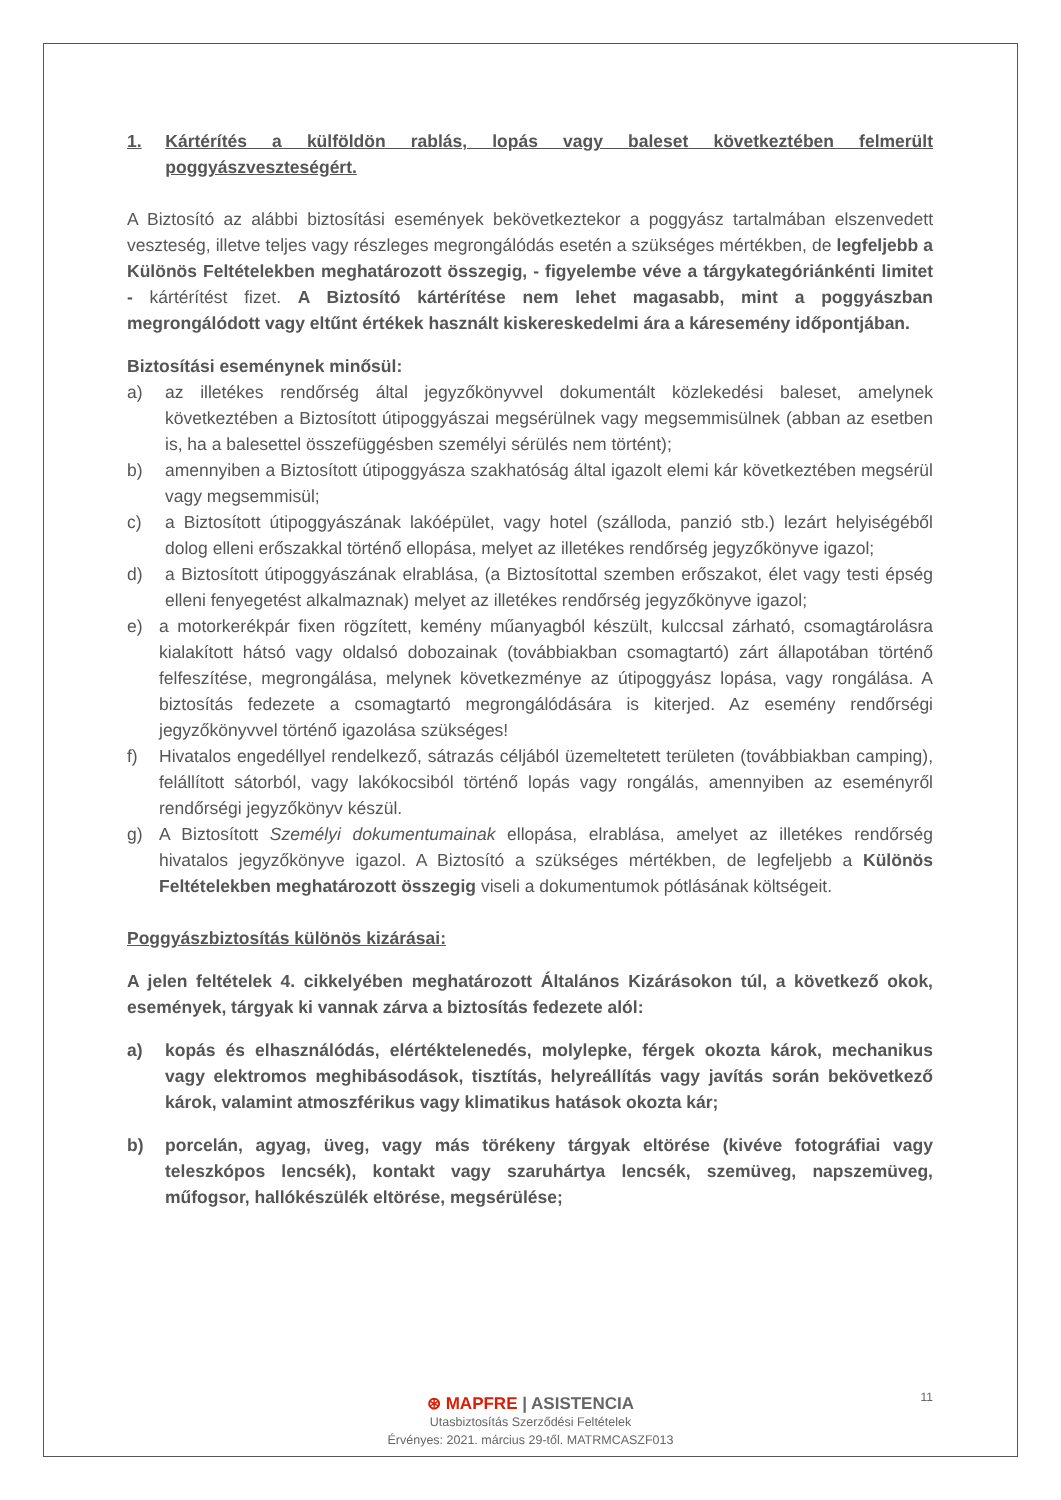1. Kártérítés a külföldön rablás, lopás vagy baleset következtében felmerült poggyászveszteségért.
A Biztosító az alábbi biztosítási események bekövetkeztekor a poggyász tartalmában elszenvedett veszteség, illetve teljes vagy részleges megrongálódás esetén a szükséges mértékben, de legfeljebb a Különös Feltételekben meghatározott összegig, - figyelembe véve a tárgykategóriánkénti limitet - kártérítést fizet. A Biztosító kártérítése nem lehet magasabb, mint a poggyászban megrongálódott vagy eltűnt értékek használt kiskereskedelmi ára a káresemény időpontjában.
Biztosítási eseménynek minősül:
a) az illetékes rendőrség által jegyzőkönyvvel dokumentált közlekedési baleset, amelynek következtében a Biztosított útipoggyászai megsérülnek vagy megsemmisülnek (abban az esetben is, ha a balesettel összefüggésben személyi sérülés nem történt);
b) amennyiben a Biztosított útipoggyásza szakhatóság által igazolt elemi kár következtében megsérül vagy megsemmisül;
c) a Biztosított útipoggyászának lakóépület, vagy hotel (szálloda, panzió stb.) lezárt helyiségéből dolog elleni erőszakkal történő ellopása, melyet az illetékes rendőrség jegyzőkönyve igazol;
d) a Biztosított útipoggyászának elrablása, (a Biztosítottal szemben erőszakot, élet vagy testi épség elleni fenyegetést alkalmaznak) melyet az illetékes rendőrség jegyzőkönyve igazol;
e) a motorkerékpár fixen rögzített, kemény műanyagból készült, kulccsal zárható, csomagtárolásra kialakított hátsó vagy oldalsó dobozainak (továbbiakban csomagtartó) zárt állapotában történő felfeszítése, megrongálása, melynek következménye az útipoggyász lopása, vagy rongálása. A biztosítás fedezete a csomagtartó megrongálódására is kiterjed. Az esemény rendőrségi jegyzőkönyvvel történő igazolása szükséges!
f) Hivatalos engedéllyel rendelkező, sátrazás céljából üzemeltetett területen (továbbiakban camping), felállított sátorból, vagy lakókocsiból történő lopás vagy rongálás, amennyiben az eseményről rendőrségi jegyzőkönyv készül.
g) A Biztosított Személyi dokumentumainak ellopása, elrablása, amelyet az illetékes rendőrség hivatalos jegyzőkönyve igazol. A Biztosító a szükséges mértékben, de legfeljebb a Különös Feltételekben meghatározott összegig viseli a dokumentumok pótlásának költségeit.
Poggyászbiztosítás különös kizárásai:
A jelen feltételek 4. cikkelyében meghatározott Általános Kizárásokon túl, a következő okok, események, tárgyak ki vannak zárva a biztosítás fedezete alól:
a) kopás és elhasználódás, elértéktelenedés, molylepke, férgek okozta károk, mechanikus vagy elektromos meghibásodások, tisztítás, helyreállítás vagy javítás során bekövetkező károk, valamint atmoszférikus vagy klimatikus hatások okozta kár;
b) porcelán, agyag, üveg, vagy más törékeny tárgyak eltörése (kivéve fotográfiai vagy teleszkópos lencsék), kontakt vagy szaruhártya lencsék, szemüveg, napszemüveg, műfogsor, hallókészülék eltörése, megsérülése;
11
⊛ MAPFRE | ASISTENCIA
Utasbiztosítás Szerződési Feltételek
Érvényes: 2021. március 29-től. MATRMCASZF013